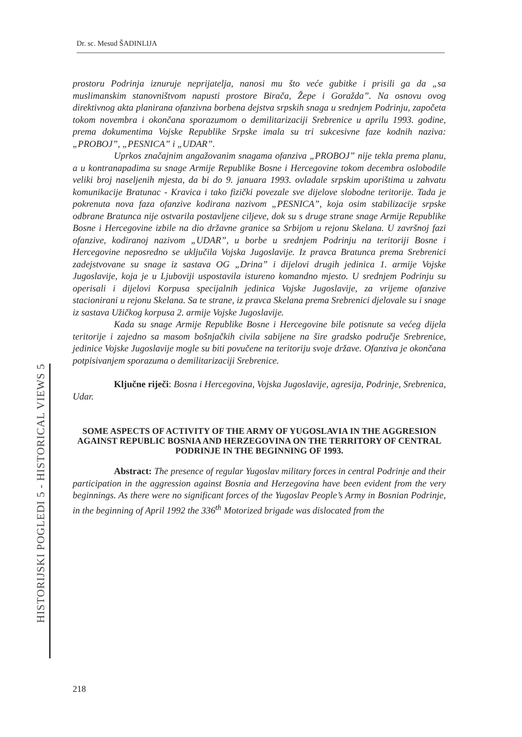Dr. sc. Mesud ŠADINLIJA
prostoru Podrinja iznuruje neprijatelja, nanosi mu što veće gubitke i prisili ga da „sa muslimanskim stanovništvom napusti prostore Birača, Žepe i Goražda”. Na osnovu ovog direktivnog akta planirana ofanzivna borbena dejstva srpskih snaga u srednjem Podrinju, započeta tokom novembra i okončana sporazumom o demilitarizaciji Srebrenice u aprilu 1993. godine, prema dokumentima Vojske Republike Srpske imala su tri sukcesivne faze kodnih naziva: „PROBOJ”, „PESNICA” i „UDAR”.
Uprkos značajnim angažovanim snagama ofanziva „PROBOJ” nije tekla prema planu, a u kontranapadima su snage Armije Republike Bosne i Hercegovine tokom decembra oslobodile veliki broj naseljenih mjesta, da bi do 9. januara 1993. ovladale srpskim uporištima u zahvatu komunikacije Bratunac - Kravica i tako fizički povezale sve dijelove slobodne teritorije. Tada je pokrenuta nova faza ofanzive kodirana nazivom „PESNICA”, koja osim stabilizacije srpske odbrane Bratunca nije ostvarila postavljene ciljeve, dok su s druge strane snage Armije Republike Bosne i Hercegovine izbile na dio državne granice sa Srbijom u rejonu Skelana. U završnoj fazi ofanzive, kodiranoj nazivom „UDAR”, u borbe u srednjem Podrinju na teritoriji Bosne i Hercegovine neposredno se uključila Vojska Jugoslavije. Iz pravca Bratunca prema Srebrenici zadejstvovane su snage iz sastava OG „Drina” i dijelovi drugih jedinica 1. armije Vojske Jugoslavije, koja je u Ljuboviji uspostavila istureno komandno mjesto. U srednjem Podrinju su operisali i dijelovi Korpusa specijalnih jedinica Vojske Jugoslavije, za vrijeme ofanzive stacionirani u rejonu Skelana. Sa te strane, iz pravca Skelana prema Srebrenici djelovale su i snage iz sastava Užičkog korpusa 2. armije Vojske Jugoslavije.
Kada su snage Armije Republike Bosne i Hercegovine bile potisnute sa većeg dijela teritorije i zajedno sa masom bošnjačkih civila sabijene na šire gradsko područje Srebrenice, jedinice Vojske Jugoslavije mogle su biti povučene na teritoriju svoje države. Ofanziva je okončana potpisivanjem sporazuma o demilitarizaciji Srebrenice.
Ključne riječi: Bosna i Hercegovina, Vojska Jugoslavije, agresija, Podrinje, Srebrenica, Udar.
SOME ASPECTS OF ACTIVITY OF THE ARMY OF YUGOSLAVIA IN THE AGGRESION AGAINST REPUBLIC BOSNIA AND HERZEGOVINA ON THE TERRITORY OF CENTRAL PODRINJE IN THE BEGINNING OF 1993.
Abstract: The presence of regular Yugoslav military forces in central Podrinje and their participation in the aggression against Bosnia and Herzegovina have been evident from the very beginnings. As there were no significant forces of the Yugoslav People’s Army in Bosnian Podrinje, in the beginning of April 1992 the 336<sup>th</sup> Motorized brigade was dislocated from the
HISTORIJSKI POGLEDI 5 - HISTORICAL VIEWS 5
218